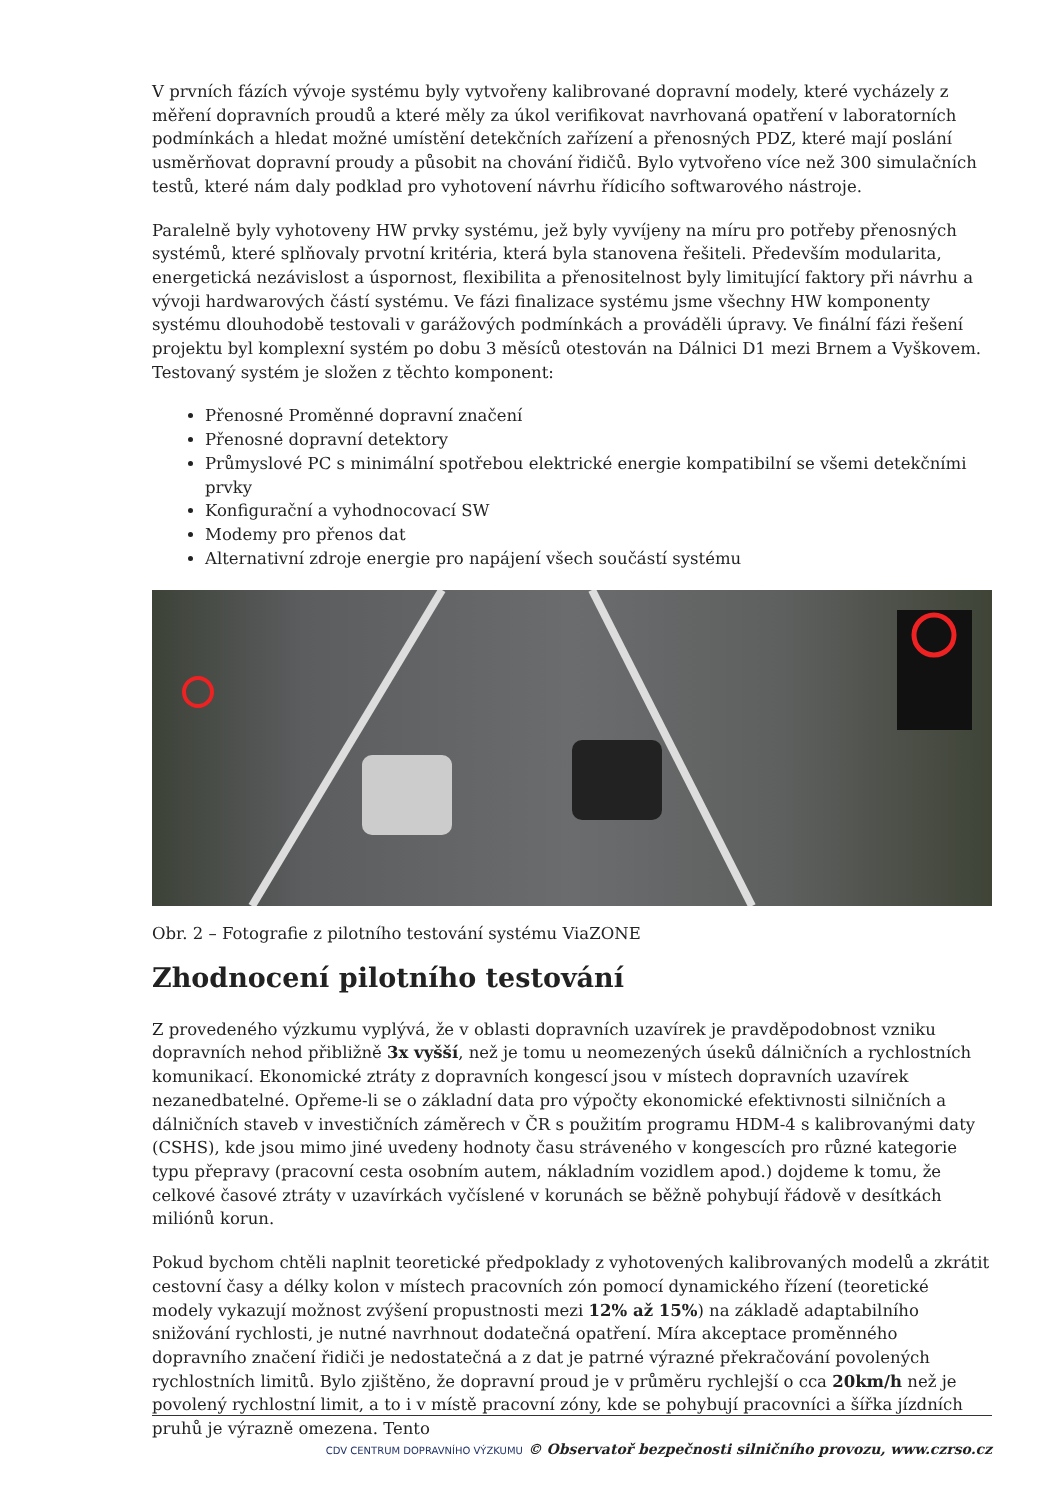V prvních fázích vývoje systému byly vytvořeny kalibrované dopravní modely, které vycházely z měření dopravních proudů a které měly za úkol verifikovat navrhovaná opatření v laboratorních podmínkách a hledat možné umístění detekčních zařízení a přenosných PDZ, které mají poslání usměrňovat dopravní proudy a působit na chování řidičů. Bylo vytvořeno více než 300 simulačních testů, které nám daly podklad pro vyhotovení návrhu řídicího softwarového nástroje.
Paralelně byly vyhotoveny HW prvky systému, jež byly vyvíjeny na míru pro potřeby přenosných systémů, které splňovaly prvotní kritéria, která byla stanovena řešiteli. Především modularita, energetická nezávislost a úspornost, flexibilita a přenositelnost byly limitující faktory při návrhu a vývoji hardwarových částí systému. Ve fázi finalizace systému jsme všechny HW komponenty systému dlouhodobě testovali v garážových podmínkách a prováděli úpravy. Ve finální fázi řešení projektu byl komplexní systém po dobu 3 měsíců otestován na Dálnici D1 mezi Brnem a Vyškovem. Testovaný systém je složen z těchto komponent:
Přenosné Proměnné dopravní značení
Přenosné dopravní detektory
Průmyslové PC s minimální spotřebou elektrické energie kompatibilní se všemi detekčními prvky
Konfigurační a vyhodnocovací SW
Modemy pro přenos dat
Alternativní zdroje energie pro napájení všech součástí systému
Obr. 2 – Fotografie z pilotního testování systému ViaZONE
Zhodnocení pilotního testování
Z provedeného výzkumu vyplývá, že v oblasti dopravních uzavírek je pravděpodobnost vzniku dopravních nehod přibližně 3x vyšší, než je tomu u neomezených úseků dálničních a rychlostních komunikací. Ekonomické ztráty z dopravních kongescí jsou v místech dopravních uzavírek nezanedbatelné. Opřeme-li se o základní data pro výpočty ekonomické efektivnosti silničních a dálničních staveb v investičních záměrech v ČR s použitím programu HDM-4 s kalibrovanými daty (CSHS), kde jsou mimo jiné uvedeny hodnoty času stráveného v kongescích pro různé kategorie typu přepravy (pracovní cesta osobním autem, nákladním vozidlem apod.) dojdeme k tomu, že celkové časové ztráty v uzavírkách vyčíslené v korunách se běžně pohybují řádově v desítkách miliónů korun.
Pokud bychom chtěli naplnit teoretické předpoklady z vyhotovených kalibrovaných modelů a zkrátit cestovní časy a délky kolon v místech pracovních zón pomocí dynamického řízení (teoretické modely vykazují možnost zvýšení propustnosti mezi 12% až 15%) na základě adaptabilního snižování rychlosti, je nutné navrhnout dodatečná opatření. Míra akceptace proměnného dopravního značení řidiči je nedostatečná a z dat je patrné výrazné překračování povolených rychlostních limitů. Bylo zjištěno, že dopravní proud je v průměru rychlejší o cca 20km/h než je povolený rychlostní limit, a to i v místě pracovní zóny, kde se pohybují pracovníci a šířka jízdních pruhů je výrazně omezena. Tento
CDV CENTRUM DOPRAVNÍHO VÝZKUMU © Observatoř bezpečnosti silničního provozu, www.czrso.cz